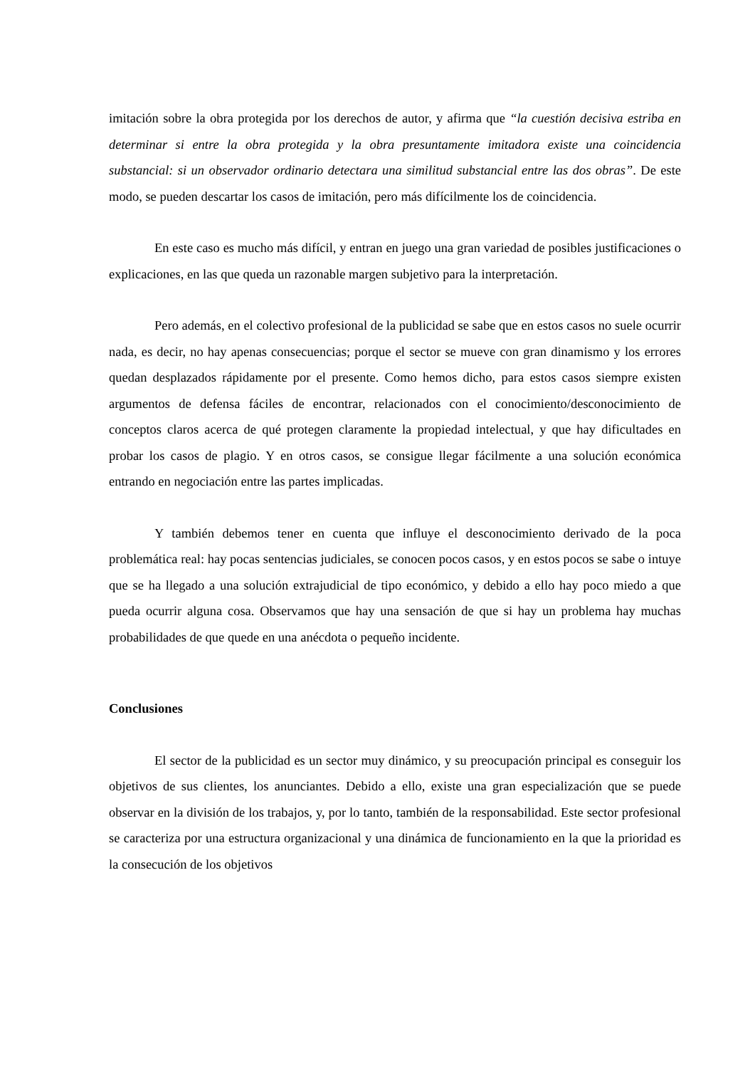imitación sobre la obra protegida por los derechos de autor, y afirma que “la cuestión decisiva estriba en determinar si entre la obra protegida y la obra presuntamente imitadora existe una coincidencia substancial: si un observador ordinario detectara una similitud substancial entre las dos obras”. De este modo, se pueden descartar los casos de imitación, pero más difícilmente los de coincidencia.
En este caso es mucho más difícil, y entran en juego una gran variedad de posibles justificaciones o explicaciones, en las que queda un razonable margen subjetivo para la interpretación.
Pero además, en el colectivo profesional de la publicidad se sabe que en estos casos no suele ocurrir nada, es decir, no hay apenas consecuencias; porque el sector se mueve con gran dinamismo y los errores quedan desplazados rápidamente por el presente. Como hemos dicho, para estos casos siempre existen argumentos de defensa fáciles de encontrar, relacionados con el conocimiento/desconocimiento de conceptos claros acerca de qué protegen claramente la propiedad intelectual, y que hay dificultades en probar los casos de plagio. Y en otros casos, se consigue llegar fácilmente a una solución económica entrando en negociación entre las partes implicadas.
Y también debemos tener en cuenta que influye el desconocimiento derivado de la poca problemática real: hay pocas sentencias judiciales, se conocen pocos casos, y en estos pocos se sabe o intuye que se ha llegado a una solución extrajudicial de tipo económico, y debido a ello hay poco miedo a que pueda ocurrir alguna cosa. Observamos que hay una sensación de que si hay un problema hay muchas probabilidades de que quede en una anécdota o pequeño incidente.
Conclusiones
El sector de la publicidad es un sector muy dinámico, y su preocupación principal es conseguir los objetivos de sus clientes, los anunciantes. Debido a ello, existe una gran especialización que se puede observar en la división de los trabajos, y, por lo tanto, también de la responsabilidad. Este sector profesional se caracteriza por una estructura organizacional y una dinámica de funcionamiento en la que la prioridad es la consecución de los objetivos